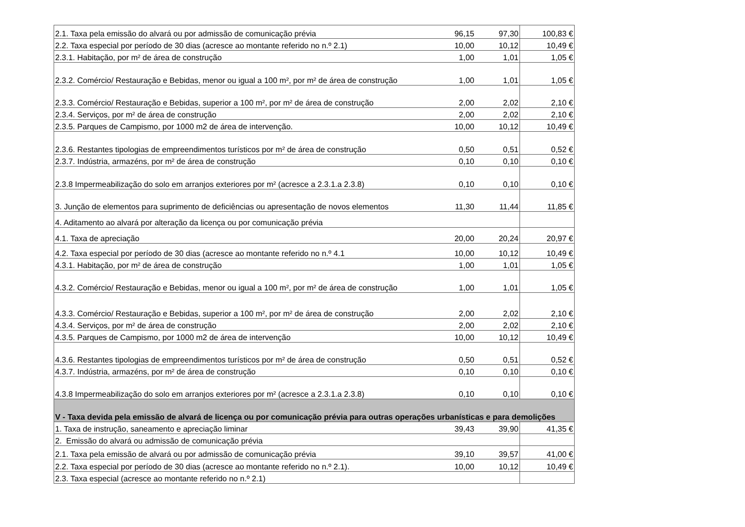| 2.1. Taxa pela emissão do alvará ou por admissão de comunicação prévia | 96,15 | 97,30 | 100,83 € |
| 2.2. Taxa especial por período de 30 dias (acresce ao montante referido no n.º 2.1) | 10,00 | 10,12 | 10,49 € |
| 2.3.1. Habitação, por m² de área de construção | 1,00 | 1,01 | 1,05 € |
| 2.3.2. Comércio/ Restauração e Bebidas, menor ou igual a 100 m², por m² de área de construção | 1,00 | 1,01 | 1,05 € |
| 2.3.3. Comércio/ Restauração e Bebidas, superior a 100 m², por m² de área de construção | 2,00 | 2,02 | 2,10 € |
| 2.3.4. Serviços, por m² de área de construção | 2,00 | 2,02 | 2,10 € |
| 2.3.5. Parques de Campismo, por 1000 m2 de área de intervenção. | 10,00 | 10,12 | 10,49 € |
| 2.3.6. Restantes tipologias de empreendimentos turísticos por m² de área de construção | 0,50 | 0,51 | 0,52 € |
| 2.3.7. Indústria, armazéns, por m² de área de construção | 0,10 | 0,10 | 0,10 € |
| 2.3.8 Impermeabilização do solo em arranjos exteriores por m² (acresce a 2.3.1.a 2.3.8) | 0,10 | 0,10 | 0,10 € |
| 3. Junção de elementos para suprimento de deficiências ou apresentação de novos elementos | 11,30 | 11,44 | 11,85 € |
| 4. Aditamento ao alvará por alteração da licença ou por comunicação prévia | | | |
| 4.1. Taxa de apreciação | 20,00 | 20,24 | 20,97 € |
| 4.2. Taxa especial por período de 30 dias (acresce ao montante referido no n.º 4.1 | 10,00 | 10,12 | 10,49 € |
| 4.3.1. Habitação, por m² de área de construção | 1,00 | 1,01 | 1,05 € |
| 4.3.2. Comércio/ Restauração e Bebidas, menor ou igual a 100 m², por m² de área de construção | 1,00 | 1,01 | 1,05 € |
| 4.3.3. Comércio/ Restauração e Bebidas, superior a 100 m², por m² de área de construção | 2,00 | 2,02 | 2,10 € |
| 4.3.4. Serviços, por m² de área de construção | 2,00 | 2,02 | 2,10 € |
| 4.3.5. Parques de Campismo, por 1000 m2 de área de intervenção | 10,00 | 10,12 | 10,49 € |
| 4.3.6. Restantes tipologias de empreendimentos turísticos por m² de área de construção | 0,50 | 0,51 | 0,52 € |
| 4.3.7. Indústria, armazéns, por m² de área de construção | 0,10 | 0,10 | 0,10 € |
| 4.3.8 Impermeabilização do solo em arranjos exteriores por m² (acresce a 2.3.1.a 2.3.8) | 0,10 | 0,10 | 0,10 € |
| V - Taxa devida pela emissão de alvará de licença ou por comunicação prévia para outras operações urbanísticas e para demolições | | | |
| 1. Taxa de instrução, saneamento e apreciação liminar | 39,43 | 39,90 | 41,35 € |
| 2. Emissão do alvará ou admissão de comunicação prévia | | | |
| 2.1. Taxa pela emissão de alvará ou por admissão de comunicação prévia | 39,10 | 39,57 | 41,00 € |
| 2.2. Taxa especial por período de 30 dias (acresce ao montante referido no n.º 2.1). | 10,00 | 10,12 | 10,49 € |
| 2.3. Taxa especial (acresce ao montante referido no n.º 2.1) | | | |